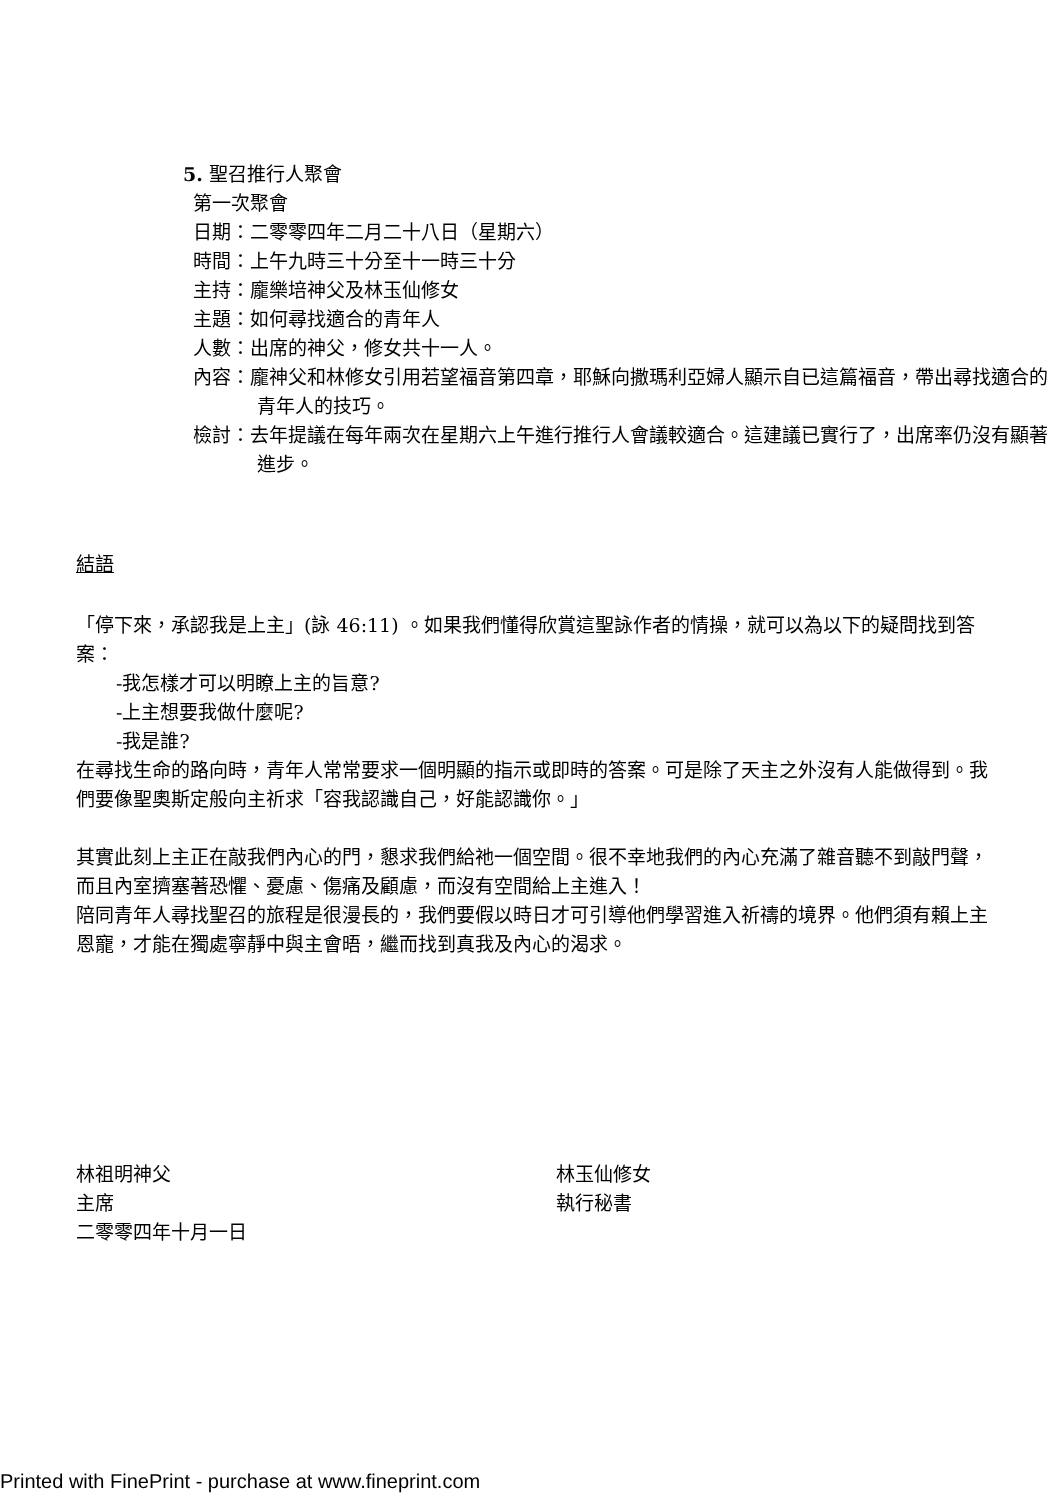5. 聖召推行人聚會
第一次聚會
日期：二零零四年二月二十八日（星期六）
時間：上午九時三十分至十一時三十分
主持：龐樂培神父及林玉仙修女
主題：如何尋找適合的青年人
人數：出席的神父，修女共十一人。
內容：龐神父和林修女引用若望福音第四章，耶穌向撒瑪利亞婦人顯示自已這篇福音，帶出尋找適合的青年人的技巧。
檢討：去年提議在每年兩次在星期六上午進行推行人會議較適合。這建議已實行了，出席率仍沒有顯著進步。
結語
「停下來，承認我是上主」(詠 46:11) 。如果我們懂得欣賞這聖詠作者的情操，就可以為以下的疑問找到答案：
-我怎樣才可以明瞭上主的旨意?
-上主想要我做什麼呢?
-我是誰?
在尋找生命的路向時，青年人常常要求一個明顯的指示或即時的答案。可是除了天主之外沒有人能做得到。我們要像聖奧斯定般向主祈求「容我認識自己，好能認識你。」
其實此刻上主正在敲我們內心的門，懇求我們給祂一個空間。很不幸地我們的內心充滿了雜音聽不到敲門聲，而且內室擠塞著恐懼、憂慮、傷痛及顧慮，而沒有空間給上主進入！
陪同青年人尋找聖召的旅程是很漫長的，我們要假以時日才可引導他們學習進入祈禱的境界。他們須有賴上主恩寵，才能在獨處寧靜中與主會晤，繼而找到真我及內心的渴求。
林祖明神父
主席
二零零四年十月一日
林玉仙修女
執行秘書
Printed with FinePrint - purchase at www.fineprint.com